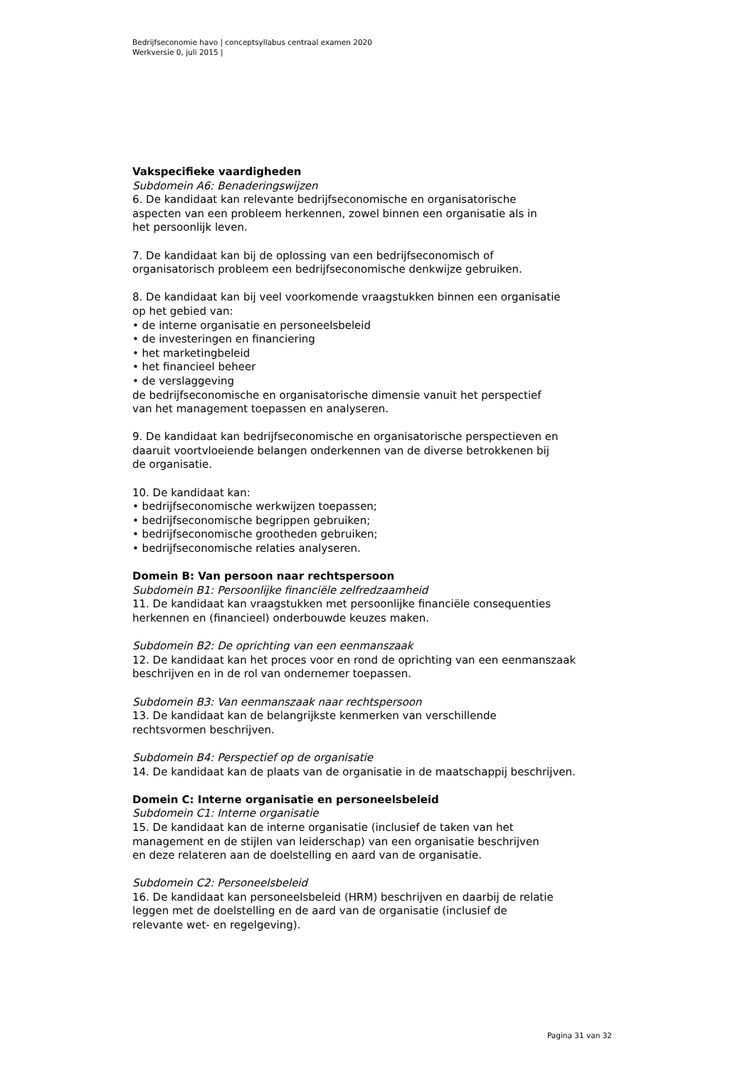Bedrijfseconomie havo | conceptsyllabus centraal examen 2020
Werkversie 0, juli 2015 |
Vakspecifieke vaardigheden
Subdomein A6: Benaderingswijzen
6. De kandidaat kan relevante bedrijfseconomische en organisatorische
aspecten van een probleem herkennen, zowel binnen een organisatie als in
het persoonlijk leven.
7. De kandidaat kan bij de oplossing van een bedrijfseconomisch of
organisatorisch probleem een bedrijfseconomische denkwijze gebruiken.
8. De kandidaat kan bij veel voorkomende vraagstukken binnen een organisatie
op het gebied van:
• de interne organisatie en personeelsbeleid
• de investeringen en financiering
• het marketingbeleid
• het financieel beheer
• de verslaggeving
de bedrijfseconomische en organisatorische dimensie vanuit het perspectief
van het management toepassen en analyseren.
9. De kandidaat kan bedrijfseconomische en organisatorische perspectieven en
daaruit voortvloeiende belangen onderkennen van de diverse betrokkenen bij
de organisatie.
10. De kandidaat kan:
• bedrijfseconomische werkwijzen toepassen;
• bedrijfseconomische begrippen gebruiken;
• bedrijfseconomische grootheden gebruiken;
• bedrijfseconomische relaties analyseren.
Domein B: Van persoon naar rechtspersoon
Subdomein B1: Persoonlijke financiële zelfredzaamheid
11. De kandidaat kan vraagstukken met persoonlijke financiële consequenties
herkennen en (financieel) onderbouwde keuzes maken.
Subdomein B2: De oprichting van een eenmanszaak
12. De kandidaat kan het proces voor en rond de oprichting van een eenmanszaak
beschrijven en in de rol van ondernemer toepassen.
Subdomein B3: Van eenmanszaak naar rechtspersoon
13. De kandidaat kan de belangrijkste kenmerken van verschillende
rechtsvormen beschrijven.
Subdomein B4: Perspectief op de organisatie
14. De kandidaat kan de plaats van de organisatie in de maatschappij beschrijven.
Domein C: Interne organisatie en personeelsbeleid
Subdomein C1: Interne organisatie
15. De kandidaat kan de interne organisatie (inclusief de taken van het
management en de stijlen van leiderschap) van een organisatie beschrijven
en deze relateren aan de doelstelling en aard van de organisatie.
Subdomein C2: Personeelsbeleid
16. De kandidaat kan personeelsbeleid (HRM) beschrijven en daarbij de relatie
leggen met de doelstelling en de aard van de organisatie (inclusief de
relevante wet- en regelgeving).
Pagina 31 van 32